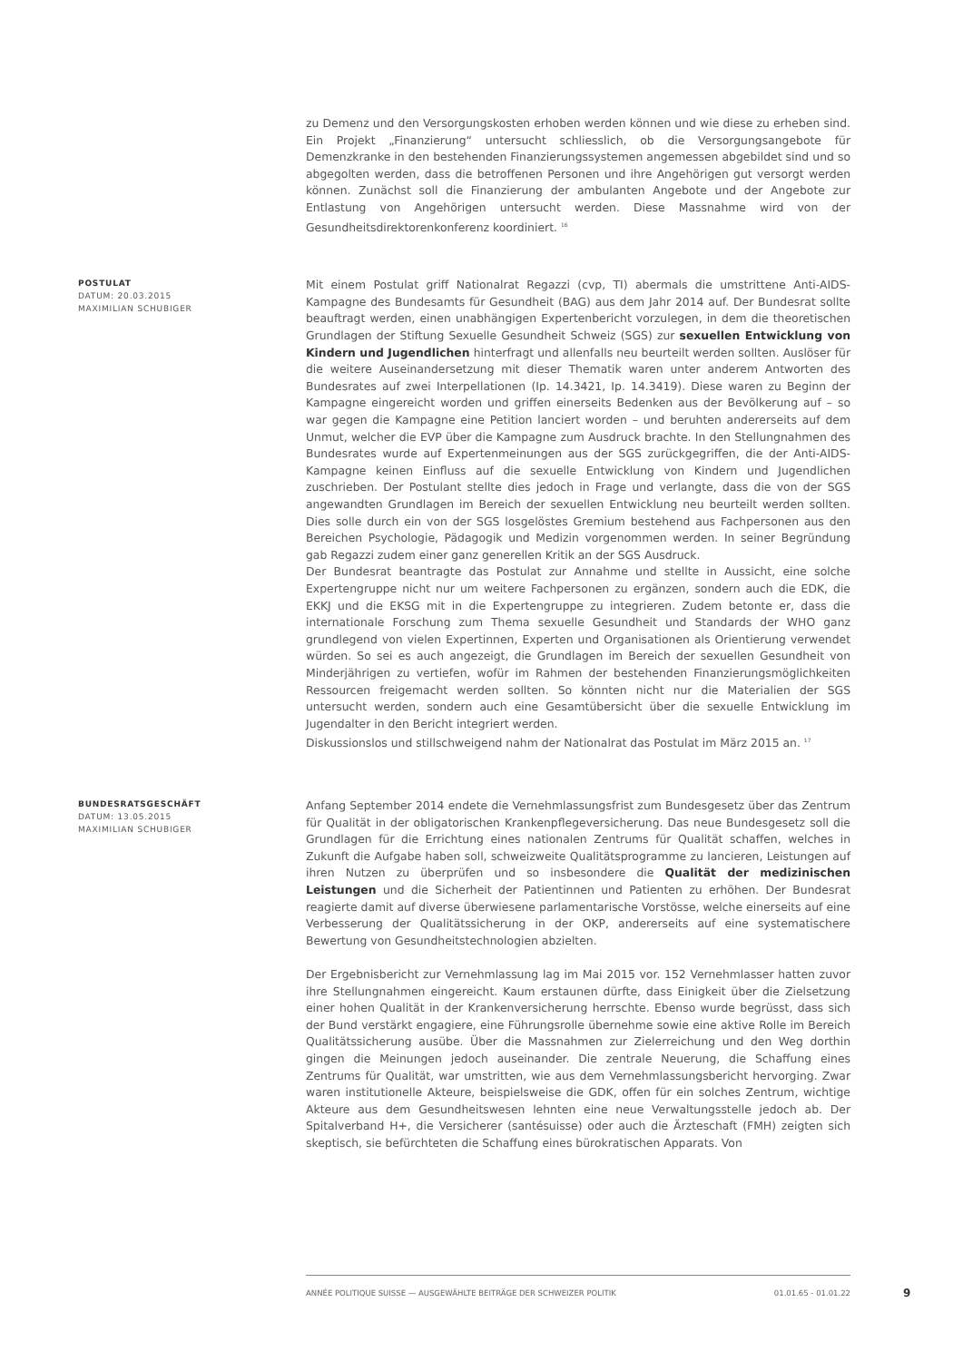zu Demenz und den Versorgungskosten erhoben werden können und wie diese zu erheben sind. Ein Projekt „Finanzierung“ untersucht schliesslich, ob die Versorgungsangebote für Demenzkranke in den bestehenden Finanzierungssystemen angemessen abgebildet sind und so abgegolten werden, dass die betroffenen Personen und ihre Angehörigen gut versorgt werden können. Zunächst soll die Finanzierung der ambulanten Angebote und der Angebote zur Entlastung von Angehörigen untersucht werden. Diese Massnahme wird von der Gesundheitsdirektorenkonferenz koordiniert. <sup>16</sup>
POSTULAT
DATUM: 20.03.2015
MAXIMILIAN SCHUBIGER
Mit einem Postulat griff Nationalrat Regazzi (cvp, TI) abermals die umstrittene Anti-AIDS-Kampagne des Bundesamts für Gesundheit (BAG) aus dem Jahr 2014 auf. Der Bundesrat sollte beauftragt werden, einen unabhängigen Expertenbericht vorzulegen, in dem die theoretischen Grundlagen der Stiftung Sexuelle Gesundheit Schweiz (SGS) zur sexuellen Entwicklung von Kindern und Jugendlichen hinterfragt und allenfalls neu beurteilt werden sollten. Auslöser für die weitere Auseinandersetzung mit dieser Thematik waren unter anderem Antworten des Bundesrates auf zwei Interpellationen (Ip. 14.3421, Ip. 14.3419). Diese waren zu Beginn der Kampagne eingereicht worden und griffen einerseits Bedenken aus der Bevölkerung auf – so war gegen die Kampagne eine Petition lanciert worden – und beruhten andererseits auf dem Unmut, welcher die EVP über die Kampagne zum Ausdruck brachte. In den Stellungnahmen des Bundesrates wurde auf Expertenmeinungen aus der SGS zurückgegriffen, die der Anti-AIDS-Kampagne keinen Einfluss auf die sexuelle Entwicklung von Kindern und Jugendlichen zuschrieben. Der Postulant stellte dies jedoch in Frage und verlangte, dass die von der SGS angewandten Grundlagen im Bereich der sexuellen Entwicklung neu beurteilt werden sollten. Dies solle durch ein von der SGS losgelöstes Gremium bestehend aus Fachpersonen aus den Bereichen Psychologie, Pädagogik und Medizin vorgenommen werden. In seiner Begründung gab Regazzi zudem einer ganz generellen Kritik an der SGS Ausdruck.
Der Bundesrat beantragte das Postulat zur Annahme und stellte in Aussicht, eine solche Expertengruppe nicht nur um weitere Fachpersonen zu ergänzen, sondern auch die EDK, die EKKJ und die EKSG mit in die Expertengruppe zu integrieren. Zudem betonte er, dass die internationale Forschung zum Thema sexuelle Gesundheit und Standards der WHO ganz grundlegend von vielen Expertinnen, Experten und Organisationen als Orientierung verwendet würden. So sei es auch angezeigt, die Grundlagen im Bereich der sexuellen Gesundheit von Minderjährigen zu vertiefen, wofür im Rahmen der bestehenden Finanzierungsmöglichkeiten Ressourcen freigemacht werden sollten. So könnten nicht nur die Materialien der SGS untersucht werden, sondern auch eine Gesamtübersicht über die sexuelle Entwicklung im Jugendalter in den Bericht integriert werden.
Diskussionslos und stillschweigend nahm der Nationalrat das Postulat im März 2015 an. <sup>17</sup>
BUNDESRATSGESCHÄFT
DATUM: 13.05.2015
MAXIMILIAN SCHUBIGER
Anfang September 2014 endete die Vernehmlassungsfrist zum Bundesgesetz über das Zentrum für Qualität in der obligatorischen Krankenpflegeversicherung. Das neue Bundesgesetz soll die Grundlagen für die Errichtung eines nationalen Zentrums für Qualität schaffen, welches in Zukunft die Aufgabe haben soll, schweizweite Qualitätsprogramme zu lancieren, Leistungen auf ihren Nutzen zu überprüfen und so insbesondere die Qualität der medizinischen Leistungen und die Sicherheit der Patientinnen und Patienten zu erhöhen. Der Bundesrat reagierte damit auf diverse überwiesene parlamentarische Vorstösse, welche einerseits auf eine Verbesserung der Qualitätssicherung in der OKP, andererseits auf eine systematischere Bewertung von Gesundheitstechnologien abzielten.
Der Ergebnisbericht zur Vernehmlassung lag im Mai 2015 vor. 152 Vernehmlasser hatten zuvor ihre Stellungnahmen eingereicht. Kaum erstaunen dürfte, dass Einigkeit über die Zielsetzung einer hohen Qualität in der Krankenversicherung herrschte. Ebenso wurde begrüsst, dass sich der Bund verstärkt engagiere, eine Führungsrolle übernehme sowie eine aktive Rolle im Bereich Qualitätssicherung ausübe. Über die Massnahmen zur Zielerreichung und den Weg dorthin gingen die Meinungen jedoch auseinander. Die zentrale Neuerung, die Schaffung eines Zentrums für Qualität, war umstritten, wie aus dem Vernehmlassungsbericht hervorging. Zwar waren institutionelle Akteure, beispielsweise die GDK, offen für ein solches Zentrum, wichtige Akteure aus dem Gesundheitswesen lehnten eine neue Verwaltungsstelle jedoch ab. Der Spitalverband H+, die Versicherer (santésuisse) oder auch die Ärzteschaft (FMH) zeigten sich skeptisch, sie befürchteten die Schaffung eines bürokratischen Apparats. Von
ANNÉE POLITIQUE SUISSE — AUSGEWÄHLTE BEITRÄGE DER SCHWEIZER POLITIK 01.01.65 - 01.01.22
9